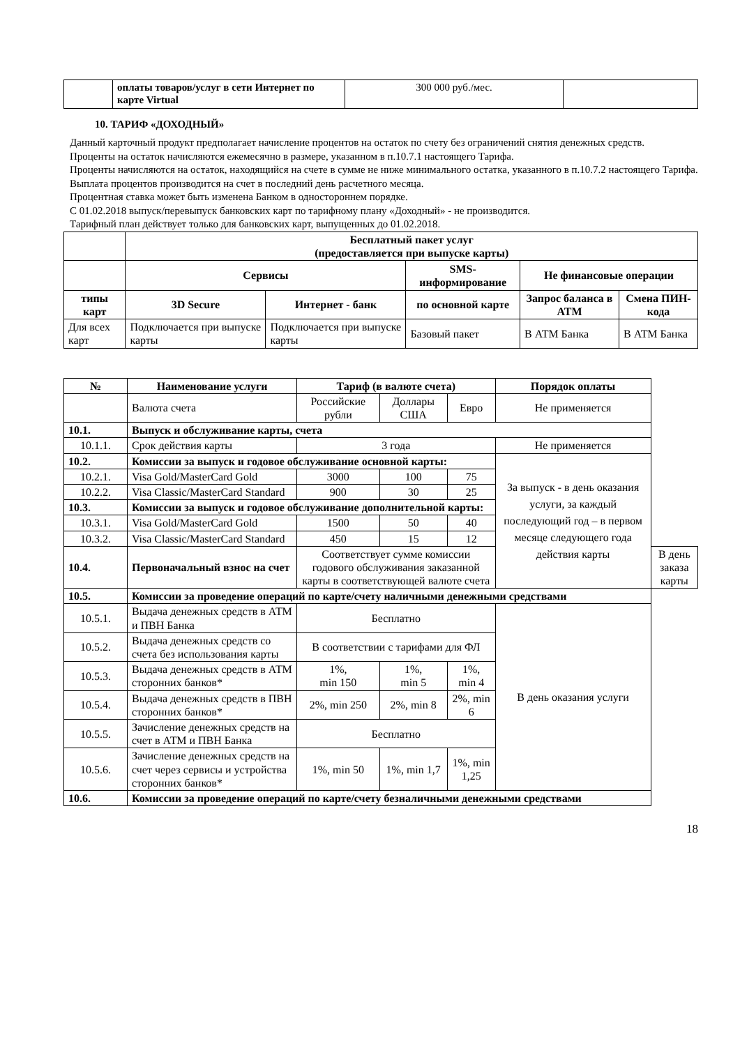| | оплаты товаров/услуг в сети Интернет по карте Virtual | 300 000 руб./мес. | |
10. ТАРИФ «ДОХОДНЫЙ»
Данный карточный продукт предполагает начисление процентов на остаток по счету без ограничений снятия денежных средств.
Проценты на остаток начисляются ежемесячно в размере, указанном в п.10.7.1 настоящего Тарифа.
Проценты начисляются на остаток, находящийся на счете в сумме не ниже минимального остатка, указанного в п.10.7.2 настоящего Тарифа.
Выплата процентов производится на счет в последний день расчетного месяца.
Процентная ставка может быть изменена Банком в одностороннем порядке.
С 01.02.2018 выпуск/перевыпуск банковских карт по тарифному плану «Доходный» - не производится.
Тарифный план действует только для банковских карт, выпущенных до 01.02.2018.
| | Бесплатный пакет услуг (предоставляется при выпуске карты) | | | | |
| | Сервисы | | SMS-информирование | Не финансовые операции | |
| типы карт | 3D Secure | Интернет - банк | по основной карте | Запрос баланса в ATM | Смена ПИН-кода |
| Для всех карт | Подключается при выпуске карты | Подключается при выпуске карты | Базовый пакет | В АТМ Банка | В АТМ Банка |
| № | Наименование услуги | Тариф (в валюте счета) | | | Порядок оплаты | |
| --- | --- | --- | --- | --- | --- | --- |
| | Валюта счета | Российские рубли | Доллары США | Евро | Не применяется | |
| 10.1. | Выпуск и обслуживание карты, счета | | | | | |
| 10.1.1. | Срок действия карты | 3 года | | | Не применяется | |
| 10.2. | Комиссии за выпуск и годовое обслуживание основной карты: | | | | За выпуск - в день оказания услуги, за каждый последующий год – в первом месяце следующего года действия карты | |
| 10.2.1. | Visa Gold/MasterCard Gold | 3000 | 100 | 75 | | |
| 10.2.2. | Visa Classic/MasterCard Standard | 900 | 30 | 25 | | |
| 10.3. | Комиссии за выпуск и годовое обслуживание дополнительной карты: | | | | | |
| 10.3.1. | Visa Gold/MasterCard Gold | 1500 | 50 | 40 | | |
| 10.3.2. | Visa Classic/MasterCard Standard | 450 | 15 | 12 | | |
| 10.4. | Первоначальный взнос на счет | Соответствует сумме комиссии годового обслуживания заказанной карты в соответствующей валюте счета | | | | В день заказа карты |
| 10.5. | Комиссии за проведение операций по карте/счету наличными денежными средствами | | | | | |
| 10.5.1. | Выдача денежных средств в АТМ и ПВН Банка | Бесплатно | | | В день оказания услуги | |
| 10.5.2. | Выдача денежных средств со счета без использования карты | В соответствии с тарифами для ФЛ | | | | |
| 10.5.3. | Выдача денежных средств в АТМ сторонних банков* | 1%, min 150 | 1%, min 5 | 1%, min 4 | | |
| 10.5.4. | Выдача денежных средств в ПВН сторонних банков* | 2%, min 250 | 2%, min 8 | 2%, min 6 | | |
| 10.5.5. | Зачисление денежных средств на счет в АТМ и ПВН Банка | Бесплатно | | | | |
| 10.5.6. | Зачисление денежных средств на счет через сервисы и устройства сторонних банков* | 1%, min 50 | 1%, min 1,7 | 1%, min 1,25 | | |
| 10.6. | Комиссии за проведение операций по карте/счету безналичными денежными средствами | | | | | |
18